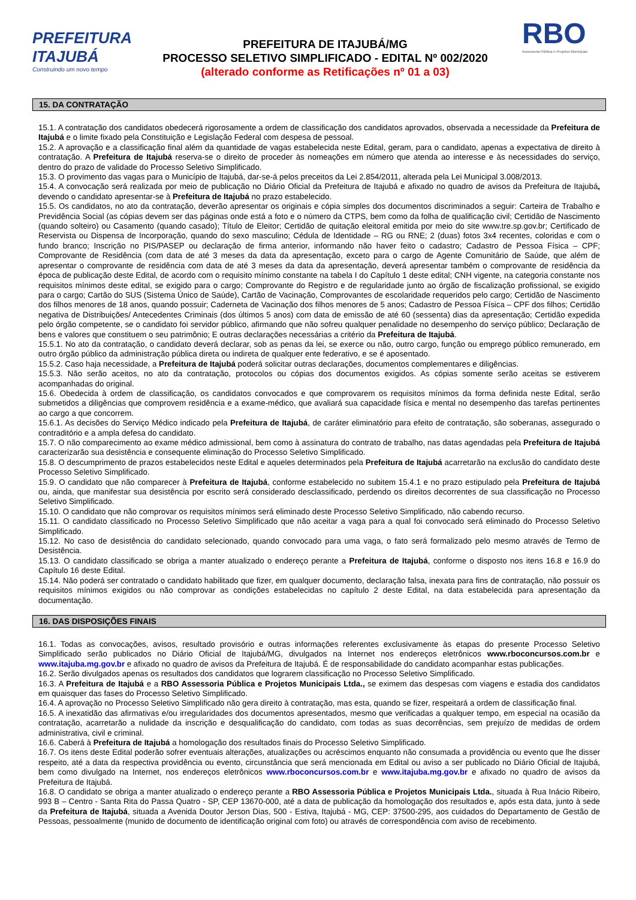PREFEITURA
ITAJUBÁ
Construindo um novo tempo
PREFEITURA DE ITAJUBÁ/MG
PROCESSO SELETIVO SIMPLIFICADO - EDITAL Nº 002/2020
(alterado conforme as Retificações nº 01 a 03)
RBO
Assessoria Pública e Projetos Municipais
15. DA CONTRATAÇÃO
15.1. A contratação dos candidatos obedecerá rigorosamente a ordem de classificação dos candidatos aprovados, observada a necessidade da Prefeitura de Itajubá e o limite fixado pela Constituição e Legislação Federal com despesa de pessoal.
15.2. A aprovação e a classificação final além da quantidade de vagas estabelecida neste Edital, geram, para o candidato, apenas a expectativa de direito à contratação. A Prefeitura de Itajubá reserva-se o direito de proceder às nomeações em número que atenda ao interesse e às necessidades do serviço, dentro do prazo de validade do Processo Seletivo Simplificado.
15.3. O provimento das vagas para o Município de Itajubá, dar-se-á pelos preceitos da Lei 2.854/2011, alterada pela Lei Municipal 3.008/2013.
15.4. A convocação será realizada por meio de publicação no Diário Oficial da Prefeitura de Itajubá e afixado no quadro de avisos da Prefeitura de Itajubá, devendo o candidato apresentar-se à Prefeitura de Itajubá no prazo estabelecido.
15.5. Os candidatos, no ato da contratação, deverão apresentar os originais e cópia simples dos documentos discriminados a seguir: Carteira de Trabalho e Previdência Social (as cópias devem ser das páginas onde está a foto e o número da CTPS, bem como da folha de qualificação civil; Certidão de Nascimento (quando solteiro) ou Casamento (quando casado); Título de Eleitor; Certidão de quitação eleitoral emitida por meio do site www.tre.sp.gov.br; Certificado de Reservista ou Dispensa de Incorporação, quando do sexo masculino; Cédula de Identidade – RG ou RNE; 2 (duas) fotos 3x4 recentes, coloridas e com o fundo branco; Inscrição no PIS/PASEP ou declaração de firma anterior, informando não haver feito o cadastro; Cadastro de Pessoa Física – CPF; Comprovante de Residência (com data de até 3 meses da data da apresentação, exceto para o cargo de Agente Comunitário de Saúde, que além de apresentar o comprovante de residência com data de até 3 meses da data da apresentação, deverá apresentar também o comprovante de residência da época de publicação deste Edital, de acordo com o requisito mínimo constante na tabela I do Capítulo 1 deste edital; CNH vigente, na categoria constante nos requisitos mínimos deste edital, se exigido para o cargo; Comprovante do Registro e de regularidade junto ao órgão de fiscalização profissional, se exigido para o cargo; Cartão do SUS (Sistema Único de Saúde), Cartão de Vacinação, Comprovantes de escolaridade requeridos pelo cargo; Certidão de Nascimento dos filhos menores de 18 anos, quando possuir; Caderneta de Vacinação dos filhos menores de 5 anos; Cadastro de Pessoa Física – CPF dos filhos; Certidão negativa de Distribuições/ Antecedentes Criminais (dos últimos 5 anos) com data de emissão de até 60 (sessenta) dias da apresentação; Certidão expedida pelo órgão competente, se o candidato foi servidor público, afirmando que não sofreu qualquer penalidade no desempenho do serviço público; Declaração de bens e valores que constituem o seu patrimônio; E outras declarações necessárias a critério da Prefeitura de Itajubá.
15.5.1. No ato da contratação, o candidato deverá declarar, sob as penas da lei, se exerce ou não, outro cargo, função ou emprego público remunerado, em outro órgão público da administração pública direta ou indireta de qualquer ente federativo, e se é aposentado.
15.5.2. Caso haja necessidade, a Prefeitura de Itajubá poderá solicitar outras declarações, documentos complementares e diligências.
15.5.3. Não serão aceitos, no ato da contratação, protocolos ou cópias dos documentos exigidos. As cópias somente serão aceitas se estiverem acompanhadas do original.
15.6. Obedecida à ordem de classificação, os candidatos convocados e que comprovarem os requisitos mínimos da forma definida neste Edital, serão submetidos a diligências que comprovem residência e a exame-médico, que avaliará sua capacidade física e mental no desempenho das tarefas pertinentes ao cargo a que concorrem.
15.6.1. As decisões do Serviço Médico indicado pela Prefeitura de Itajubá, de caráter eliminatório para efeito de contratação, são soberanas, assegurado o contraditório e a ampla defesa do candidato.
15.7. O não comparecimento ao exame médico admissional, bem como à assinatura do contrato de trabalho, nas datas agendadas pela Prefeitura de Itajubá caracterizarão sua desistência e consequente eliminação do Processo Seletivo Simplificado.
15.8. O descumprimento de prazos estabelecidos neste Edital e aqueles determinados pela Prefeitura de Itajubá acarretarão na exclusão do candidato deste Processo Seletivo Simplificado.
15.9. O candidato que não comparecer à Prefeitura de Itajubá, conforme estabelecido no subitem 15.4.1 e no prazo estipulado pela Prefeitura de Itajubá ou, ainda, que manifestar sua desistência por escrito será considerado desclassificado, perdendo os direitos decorrentes de sua classificação no Processo Seletivo Simplificado.
15.10. O candidato que não comprovar os requisitos mínimos será eliminado deste Processo Seletivo Simplificado, não cabendo recurso.
15.11. O candidato classificado no Processo Seletivo Simplificado que não aceitar a vaga para a qual foi convocado será eliminado do Processo Seletivo Simplificado.
15.12. No caso de desistência do candidato selecionado, quando convocado para uma vaga, o fato será formalizado pelo mesmo através de Termo de Desistência.
15.13. O candidato classificado se obriga a manter atualizado o endereço perante a Prefeitura de Itajubá, conforme o disposto nos itens 16.8 e 16.9 do Capítulo 16 deste Edital.
15.14. Não poderá ser contratado o candidato habilitado que fizer, em qualquer documento, declaração falsa, inexata para fins de contratação, não possuir os requisitos mínimos exigidos ou não comprovar as condições estabelecidas no capítulo 2 deste Edital, na data estabelecida para apresentação da documentação.
16. DAS DISPOSIÇÕES FINAIS
16.1. Todas as convocações, avisos, resultado provisório e outras informações referentes exclusivamente às etapas do presente Processo Seletivo Simplificado serão publicados no Diário Oficial de Itajubá/MG, divulgados na Internet nos endereços eletrônicos www.rboconcursos.com.br e www.itajuba.mg.gov.br e afixado no quadro de avisos da Prefeitura de Itajubá. É de responsabilidade do candidato acompanhar estas publicações.
16.2. Serão divulgados apenas os resultados dos candidatos que lograrem classificação no Processo Seletivo Simplificado.
16.3. A Prefeitura de Itajubá e a RBO Assessoria Pública e Projetos Municipais Ltda., se eximem das despesas com viagens e estadia dos candidatos em quaisquer das fases do Processo Seletivo Simplificado.
16.4. A aprovação no Processo Seletivo Simplificado não gera direito à contratação, mas esta, quando se fizer, respeitará a ordem de classificação final.
16.5. A inexatidão das afirmativas e/ou irregularidades dos documentos apresentados, mesmo que verificadas a qualquer tempo, em especial na ocasião da contratação, acarretarão a nulidade da inscrição e desqualificação do candidato, com todas as suas decorrências, sem prejuízo de medidas de ordem administrativa, civil e criminal.
16.6. Caberá à Prefeitura de Itajubá a homologação dos resultados finais do Processo Seletivo Simplificado.
16.7. Os itens deste Edital poderão sofrer eventuais alterações, atualizações ou acréscimos enquanto não consumada a providência ou evento que lhe disser respeito, até a data da respectiva providência ou evento, circunstância que será mencionada em Edital ou aviso a ser publicado no Diário Oficial de Itajubá, bem como divulgado na Internet, nos endereços eletrônicos www.rboconcursos.com.br e www.itajuba.mg.gov.br e afixado no quadro de avisos da Prefeitura de Itajubá.
16.8. O candidato se obriga a manter atualizado o endereço perante a RBO Assessoria Pública e Projetos Municipais Ltda., situada à Rua Inácio Ribeiro, 993 B – Centro - Santa Rita do Passa Quatro - SP, CEP 13670-000, até a data de publicação da homologação dos resultados e, após esta data, junto à sede da Prefeitura de Itajubá, situada a Avenida Doutor Jerson Dias, 500 - Estiva, Itajubá - MG, CEP: 37500-295, aos cuidados do Departamento de Gestão de Pessoas, pessoalmente (munido de documento de identificação original com foto) ou através de correspondência com aviso de recebimento.